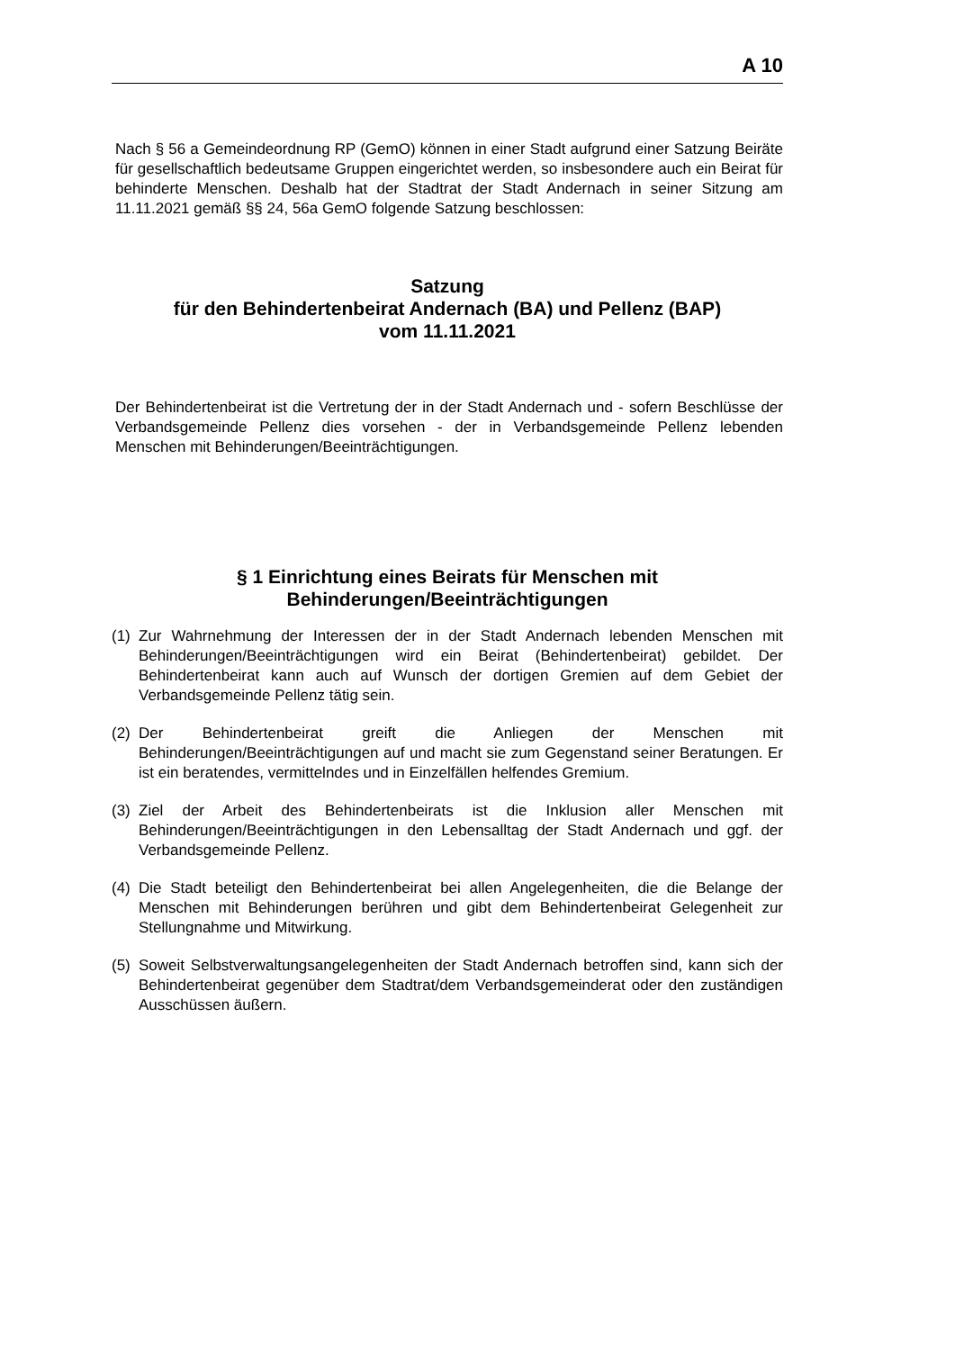A 10
Nach § 56 a Gemeindeordnung RP (GemO) können in einer Stadt aufgrund einer Satzung Beiräte für gesellschaftlich bedeutsame Gruppen eingerichtet werden, so insbesondere auch ein Beirat für behinderte Menschen. Deshalb hat der Stadtrat der Stadt Andernach in seiner Sitzung am 11.11.2021 gemäß §§ 24, 56a GemO folgende Satzung beschlossen:
Satzung
für den Behindertenbeirat Andernach (BA) und Pellenz (BAP)
vom 11.11.2021
Der Behindertenbeirat ist die Vertretung der in der Stadt Andernach und - sofern Beschlüsse der Verbandsgemeinde Pellenz dies vorsehen - der in Verbandsgemeinde Pellenz lebenden Menschen mit Behinderungen/Beeinträchtigungen.
§ 1 Einrichtung eines Beirats für Menschen mit
Behinderungen/Beeinträchtigungen
(1)
Zur Wahrnehmung der Interessen der in der Stadt Andernach lebenden Menschen mit Behinderungen/Beeinträchtigungen wird ein Beirat (Behindertenbeirat) gebildet. Der Behindertenbeirat kann auch auf Wunsch der dortigen Gremien auf dem Gebiet der Verbandsgemeinde Pellenz tätig sein.
(2)
Der Behindertenbeirat greift die Anliegen der Menschen mit Behinderungen/Beeinträchtigungen auf und macht sie zum Gegenstand seiner Beratungen. Er ist ein beratendes, vermittelndes und in Einzelfällen helfendes Gremium.
(3)
Ziel der Arbeit des Behindertenbeirats ist die Inklusion aller Menschen mit Behinderungen/Beeinträchtigungen in den Lebensalltag der Stadt Andernach und ggf. der Verbandsgemeinde Pellenz.
(4)
Die Stadt beteiligt den Behindertenbeirat bei allen Angelegenheiten, die die Belange der Menschen mit Behinderungen berühren und gibt dem Behindertenbeirat Gelegenheit zur Stellungnahme und Mitwirkung.
(5)
Soweit Selbstverwaltungsangelegenheiten der Stadt Andernach betroffen sind, kann sich der Behindertenbeirat gegenüber dem Stadtrat/dem Verbandsgemeinderat oder den zuständigen Ausschüssen äußern.